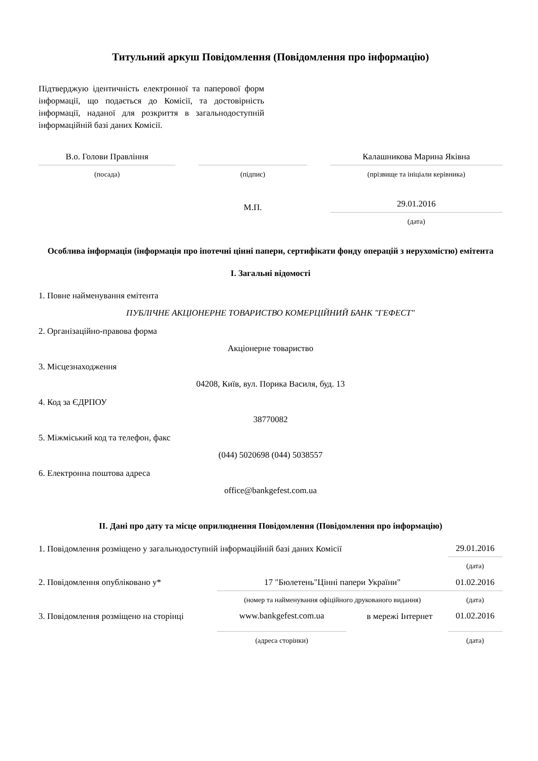Титульний аркуш Повідомлення (Повідомлення про інформацію)
Підтверджую ідентичність електронної та паперової форм інформації, що подається до Комісії, та достовірність інформації, наданої для розкриття в загальнодоступній інформаційній базі даних Комісії.
| В.о. Голови Правління | | | | Калашникова Марина Яківна |
| (посада) | | (підпис) | | (прізвище та ініціали керівника) |
| | | М.П. | | 29.01.2016 |
| | | | | (дата) |
Особлива інформація (інформація про іпотечні цінні папери, сертифікати фонду операцій з нерухомістю) емітента
I. Загальні відомості
1. Повне найменування емітента
ПУБЛІЧНЕ АКЦІОНЕРНЕ ТОВАРИСТВО КОМЕРЦІЙНИЙ БАНК "ГЕФЕСТ"
2. Організаційно-правова форма
Акціонерне товариство
3. Місцезнаходження
04208, Київ, вул. Порика Василя, буд. 13
4. Код за ЄДРПОУ
38770082
5. Міжміський код та телефон, факс
(044) 5020698 (044) 5038557
6. Електронна поштова адреса
office@bankgefest.com.ua
II. Дані про дату та місце оприлюднення Повідомлення (Повідомлення про інформацію)
| 1. Повідомлення розміщено у загальнодоступній інформаційній базі даних Комісії | | | | 29.01.2016 |
| | | | | (дата) |
| 2. Повідомлення опубліковано у* | 17 "Бюлетень"Цінні папери України" | | | 01.02.2016 |
| | (номер та найменування офіційного друкованого видання) | | | (дата) |
| 3. Повідомлення розміщено на сторінці | www.bankgefest.com.ua | | в мережі Інтернет | 01.02.2016 |
| | (адреса сторінки) | | | (дата) |